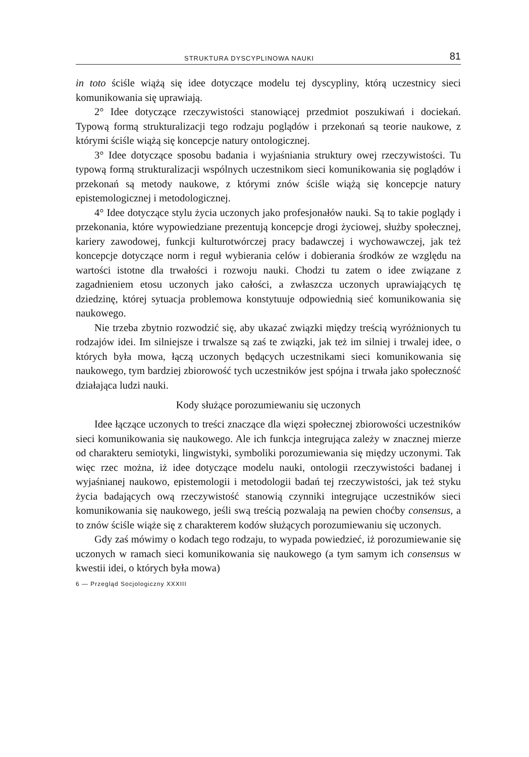STRUKTURA DYSCYPLINOWA NAUKI 81
in toto ściśle wiążą się idee dotyczące modelu tej dyscypliny, którą uczestnicy sieci komunikowania się uprawiają.
2° Idee dotyczące rzeczywistości stanowiącej przedmiot poszukiwań i dociekań. Typową formą strukturalizacji tego rodzaju poglądów i przekonań są teorie naukowe, z którymi ściśle wiążą się koncepcje natury ontologicznej.
3° Idee dotyczące sposobu badania i wyjaśniania struktury owej rzeczywistości. Tu typową formą strukturalizacji wspólnych uczestnikom sieci komunikowania się poglądów i przekonań są metody naukowe, z którymi znów ściśle wiążą się koncepcje natury epistemologicznej i metodologicznej.
4° Idee dotyczące stylu życia uczonych jako profesjonałów nauki. Są to takie poglądy i przekonania, które wypowiedziane prezentują koncepcje drogi życiowej, służby społecznej, kariery zawodowej, funkcji kulturotwórczej pracy badawczej i wychowawczej, jak też koncepcje dotyczące norm i reguł wybierania celów i dobierania środków ze względu na wartości istotne dla trwałości i rozwoju nauki. Chodzi tu zatem o idee związane z zagadnieniem etosu uczonych jako całości, a zwłaszcza uczonych uprawiających tę dziedzinę, której sytuacja problemowa konstytuuje odpowiednią sieć komunikowania się naukowego.
Nie trzeba zbytnio rozwodzić się, aby ukazać związki między treścią wyróżnionych tu rodzajów idei. Im silniejsze i trwalsze są zaś te związki, jak też im silniej i trwalej idee, o których była mowa, łączą uczonych będących uczestnikami sieci komunikowania się naukowego, tym bardziej zbiorowość tych uczestników jest spójna i trwała jako społeczność działająca ludzi nauki.
Kody służące porozumiewaniu się uczonych
Idee łączące uczonych to treści znaczące dla więzi społecznej zbiorowości uczestników sieci komunikowania się naukowego. Ale ich funkcja integrująca zależy w znacznej mierze od charakteru semiotyki, lingwistyki, symboliki porozumiewania się między uczonymi. Tak więc rzec można, iż idee dotyczące modelu nauki, ontologii rzeczywistości badanej i wyjaśnianej naukowo, epistemologii i metodologii badań tej rzeczywistości, jak też styku życia badających ową rzeczywistość stanowią czynniki integrujące uczestników sieci komunikowania się naukowego, jeśli swą treścią pozwalają na pewien choćby consensus, a to znów ściśle wiąże się z charakterem kodów służących porozumiewaniu się uczonych.
Gdy zaś mówimy o kodach tego rodzaju, to wypada powiedzieć, iż porozumiewanie się uczonych w ramach sieci komunikowania się naukowego (a tym samym ich consensus w kwestii idei, o których była mowa)
6 — Przegląd Socjologiczny XXXIII